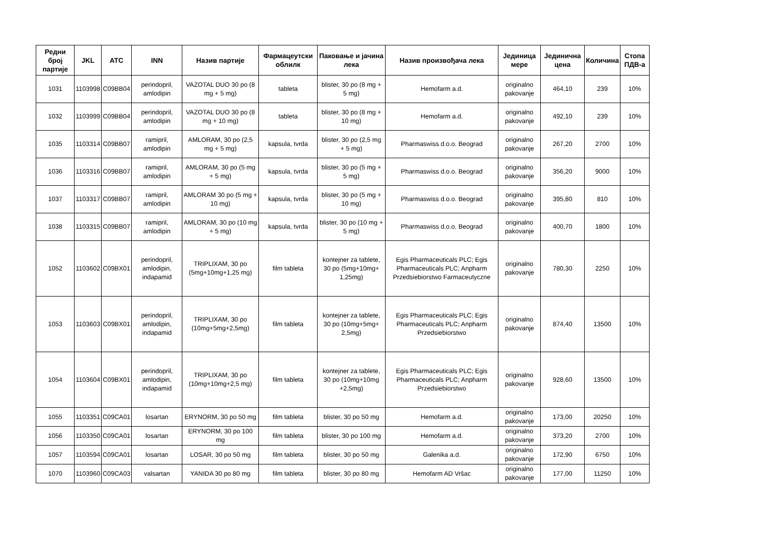| Редни број партије | JKL | ATC | INN | Назив партије | Фармацеутски облилк | Паковање и јачина лека | Назив произвођача лека | Јединица мере | Јединична цена | Количина | Стопа ПДВ-а |
| --- | --- | --- | --- | --- | --- | --- | --- | --- | --- | --- | --- |
| 1031 | 1103998 | C09BB04 | perindopril, amlodipin | VAZOTAL DUO 30 po (8 mg + 5 mg) | tableta | blister, 30 po (8 mg + 5 mg) | Hemofarm a.d. | originalno pakovanje | 464,10 | 239 | 10% |
| 1032 | 1103999 | C09BB04 | perindopril, amlodipin | VAZOTAL DUO 30 po (8 mg + 10 mg) | tableta | blister, 30 po (8 mg + 10 mg) | Hemofarm a.d. | originalno pakovanje | 492,10 | 239 | 10% |
| 1035 | 1103314 | C09BB07 | ramipril, amlodipin | AMLORAM, 30 po (2,5 mg + 5 mg) | kapsula, tvrda | blister, 30 po (2,5 mg + 5 mg) | Pharmaswiss d.o.o. Beograd | originalno pakovanje | 267,20 | 2700 | 10% |
| 1036 | 1103316 | C09BB07 | ramipril, amlodipin | AMLORAM, 30 po (5 mg + 5 mg) | kapsula, tvrda | blister, 30 po (5 mg + 5 mg) | Pharmaswiss d.o.o. Beograd | originalno pakovanje | 356,20 | 9000 | 10% |
| 1037 | 1103317 | C09BB07 | ramipril, amlodipin | AMLORAM 30 po (5 mg + 10 mg) | kapsula, tvrda | blister, 30 po (5 mg + 10 mg) | Pharmaswiss d.o.o. Beograd | originalno pakovanje | 395,80 | 810 | 10% |
| 1038 | 1103315 | C09BB07 | ramipril, amlodipin | AMLORAM, 30 po (10 mg + 5 mg) | kapsula, tvrda | blister, 30 po (10 mg + 5 mg) | Pharmaswiss d.o.o. Beograd | originalno pakovanje | 400,70 | 1800 | 10% |
| 1052 | 1103602 | C09BX01 | perindopril, amlodipin, indapamid | TRIPLIXAM, 30 po (5mg+10mg+1,25 mg) | film tableta | kontejner za tablete, 30 po (5mg+10mg+ 1,25mg) | Egis Pharmaceuticals PLC; Egis Pharmaceuticals PLC; Anpharm Przedsiebiorstwo Farmaceutyczne | originalno pakovanje | 780,30 | 2250 | 10% |
| 1053 | 1103603 | C09BX01 | perindopril, amlodipin, indapamid | TRIPLIXAM, 30 po (10mg+5mg+2,5mg) | film tableta | kontejner za tablete, 30 po (10mg+5mg+ 2,5mg) | Egis Pharmaceuticals PLC; Egis Pharmaceuticals PLC; Anpharm Przedsiebiorstwo | originalno pakovanje | 874,40 | 13500 | 10% |
| 1054 | 1103604 | C09BX01 | perindopril, amlodipin, indapamid | TRIPLIXAM, 30 po (10mg+10mg+2,5 mg) | film tableta | kontejner za tablete, 30 po (10mg+10mg +2,5mg) | Egis Pharmaceuticals PLC; Egis Pharmaceuticals PLC; Anpharm Przedsiebiorstwo | originalno pakovanje | 928,60 | 13500 | 10% |
| 1055 | 1103351 | C09CA01 | losartan | ERYNORM, 30 po 50 mg | film tableta | blister, 30 po 50 mg | Hemofarm a.d. | originalno pakovanje | 173,00 | 20250 | 10% |
| 1056 | 1103350 | C09CA01 | losartan | ERYNORM, 30 po 100 mg | film tableta | blister, 30 po 100 mg | Hemofarm a.d. | originalno pakovanje | 373,20 | 2700 | 10% |
| 1057 | 1103594 | C09CA01 | losartan | LOSAR, 30 po 50 mg | film tableta | blister, 30 po 50 mg | Galenika a.d. | originalno pakovanje | 172,90 | 6750 | 10% |
| 1070 | 1103960 | C09CA03 | valsartan | YANIDA 30 po 80 mg | film tableta | blister, 30 po 80 mg | Hemofarm AD Vršac | originalno pakovanje | 177,00 | 11250 | 10% |